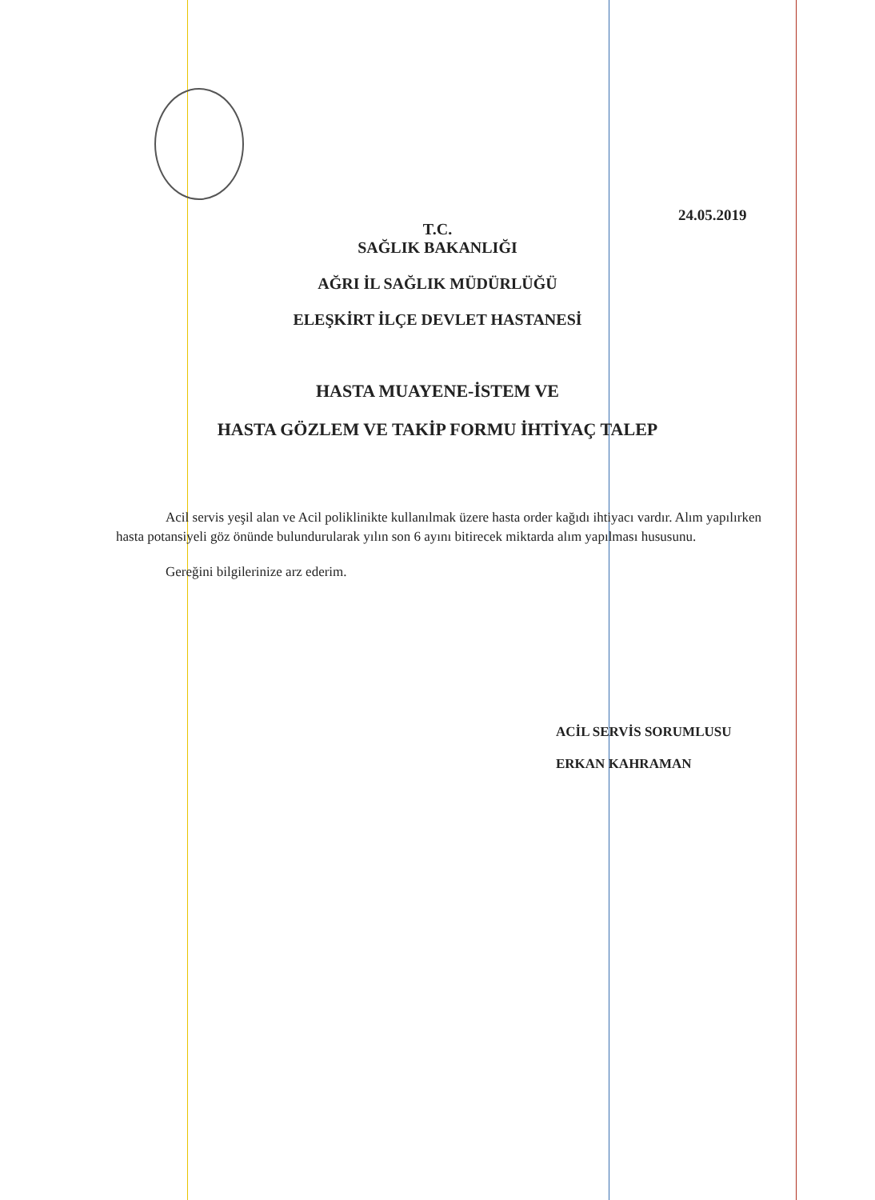24.05.2019
T.C.
SAĞLIK BAKANLIĞI
AĞRI İL SAĞLIK MÜDÜRLÜĞÜ
ELEŞKİRT İLÇE DEVLET HASTANESİ
HASTA MUAYENE-İSTEM VE
HASTA GÖZLEM VE TAKİP FORMU İHTİYAÇ TALEP
Acil servis yeşil alan ve Acil poliklinikte kullanılmak üzere hasta order kağıdı ihtiyacı vardır. Alım yapılırken hasta potansiyeli göz önünde bulundurularak yılın son 6 ayını bitirecek miktarda alım yapılması hususunu.
Gereğini bilgilerinize arz ederim.
ACİL SERVİS SORUMLUSU
ERKAN KAHRAMAN